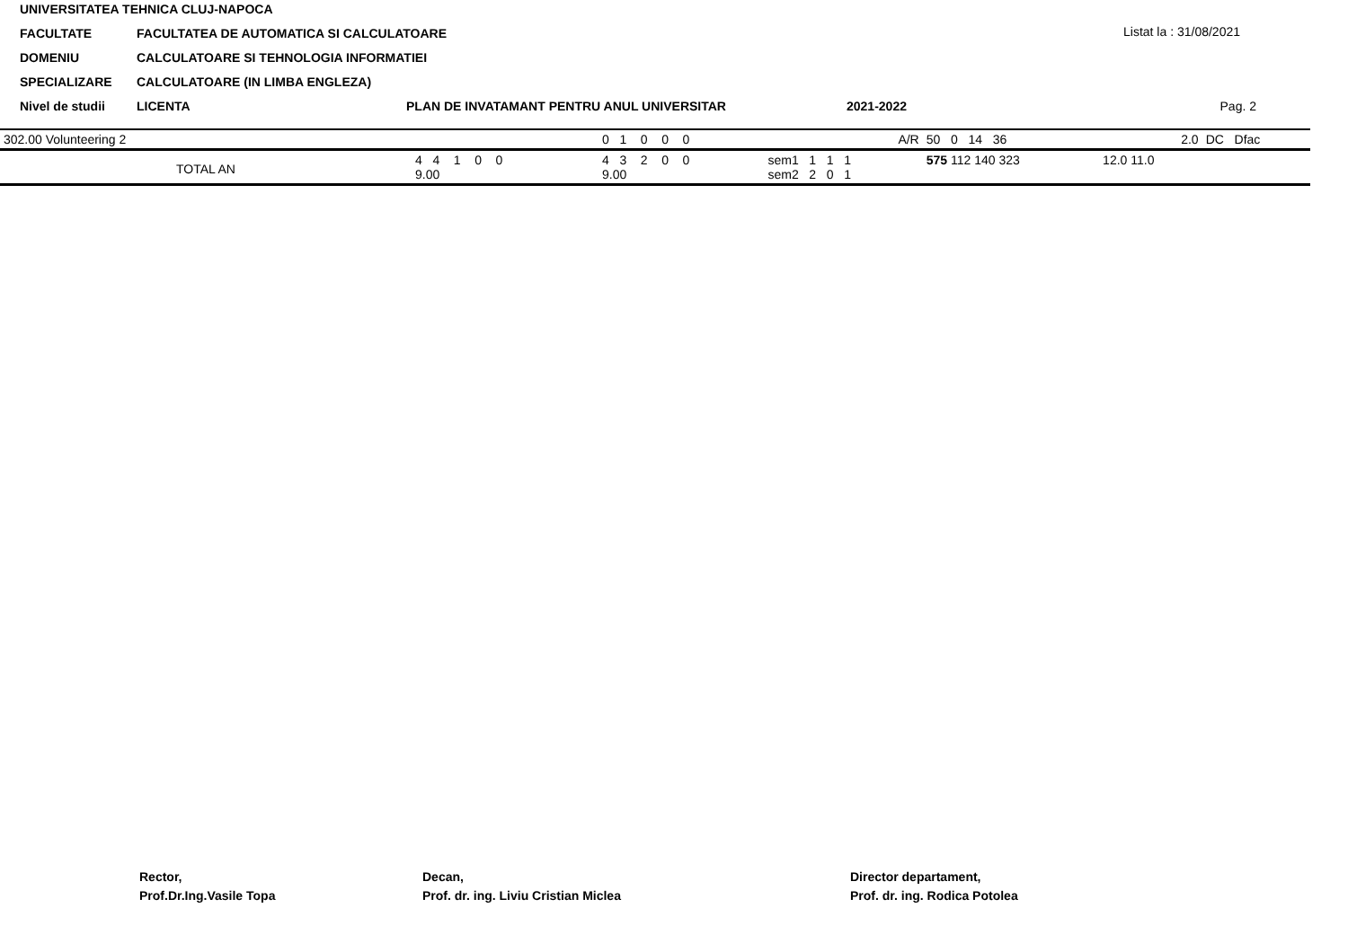UNIVERSITATEA TEHNICA CLUJ-NAPOCA
FACULTATE FACULTATEA DE AUTOMATICA SI CALCULATOARE
DOMENIU CALCULATOARE SI TEHNOLOGIA INFORMATIEI
SPECIALIZARE CALCULATOARE (IN LIMBA ENGLEZA)
Nivel de studii LICENTA PLAN DE INVATAMANT PENTRU ANUL UNIVERSITAR 2021-2022
Listat la : 31/08/2021
Pag. 2
| 302.00 Volunteering 2 | | 0 1 0 0 0 | A/R | 50 0 14 36 | 2.0 | DC Dfac |
| TOTAL AN | 4 4 1 0 0 9.00 | 4 3 2 0 0 9.00 | sem1 1 1 1 sem2 2 0 1 | 575 112 140 323 | 12.0 11.0 | |
Rector,
Prof.Dr.Ing.Vasile Topa
Decan,
Prof. dr. ing. Liviu Cristian Miclea
Director departament,
Prof. dr. ing. Rodica Potolea